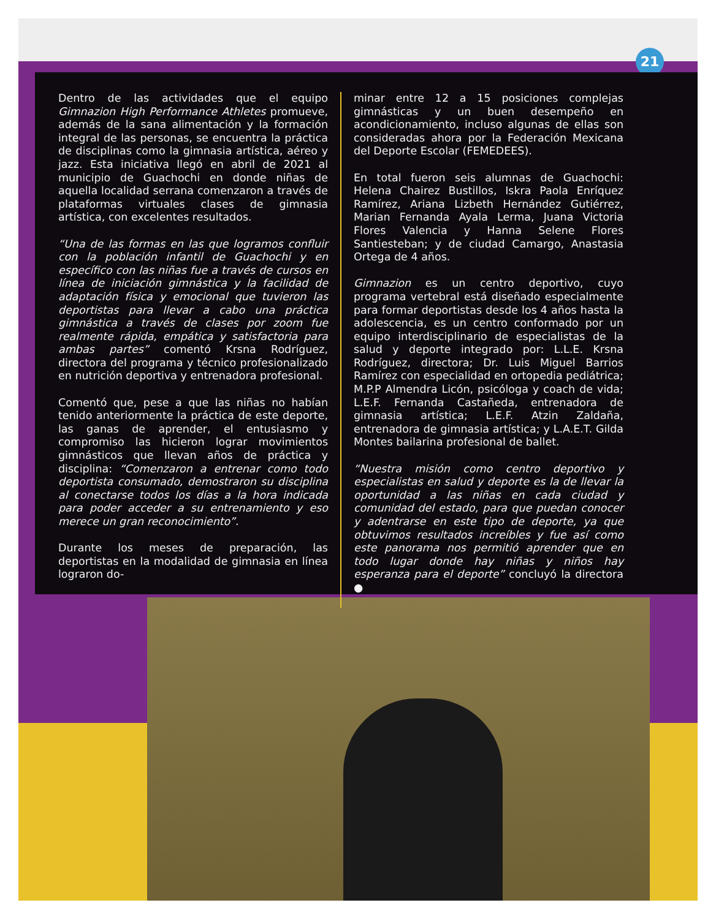21
Dentro de las actividades que el equipo Gimnazion High Performance Athletes promueve, además de la sana alimentación y la formación integral de las personas, se encuentra la práctica de disciplinas como la gimnasia artística, aéreo y jazz. Esta iniciativa llegó en abril de 2021 al municipio de Guachochi en donde niñas de aquella localidad serrana comenzaron a través de plataformas virtuales clases de gimnasia artística, con excelentes resultados.
“Una de las formas en las que logramos confluir con la población infantil de Guachochi y en específico con las niñas fue a través de cursos en línea de iniciación gimnástica y la facilidad de adaptación física y emocional que tuvieron las deportistas para llevar a cabo una práctica gimnástica a través de clases por zoom fue realmente rápida, empática y satisfactoria para ambas partes” comentó Krsna Rodríguez, directora del programa y técnico profesionalizado en nutrición deportiva y entrenadora profesional.
Comentó que, pese a que las niñas no habían tenido anteriormente la práctica de este deporte, las ganas de aprender, el entusiasmo y compromiso las hicieron lograr movimientos gimnásticos que llevan años de práctica y disciplina: “Comenzaron a entrenar como todo deportista consumado, demostraron su disciplina al conectarse todos los días a la hora indicada para poder acceder a su entrenamiento y eso merece un gran reconocimiento”.
Durante los meses de preparación, las deportistas en la modalidad de gimnasia en línea lograron do-
minar entre 12 a 15 posiciones complejas gimnásticas y un buen desempeño en acondicionamiento, incluso algunas de ellas son consideradas ahora por la Federación Mexicana del Deporte Escolar (FEMEDEES).
En total fueron seis alumnas de Guachochi: Helena Chairez Bustillos, Iskra Paola Enríquez Ramírez, Ariana Lizbeth Hernández Gutiérrez, Marian Fernanda Ayala Lerma, Juana Victoria Flores Valencia y Hanna Selene Flores Santiesteban; y de ciudad Camargo, Anastasia Ortega de 4 años.
Gimnazion es un centro deportivo, cuyo programa vertebral está diseñado especialmente para formar deportistas desde los 4 años hasta la adolescencia, es un centro conformado por un equipo interdisciplinario de especialistas de la salud y deporte integrado por: L.L.E. Krsna Rodríguez, directora; Dr. Luis Miguel Barrios Ramírez con especialidad en ortopedia pediátrica; M.P.P Almendra Licón, psicóloga y coach de vida; L.E.F. Fernanda Castañeda, entrenadora de gimnasia artística; L.E.F. Atzin Zaldaña, entrenadora de gimnasia artística; y L.A.E.T. Gilda Montes bailarina profesional de ballet.
“Nuestra misión como centro deportivo y especialistas en salud y deporte es la de llevar la oportunidad a las niñas en cada ciudad y comunidad del estado, para que puedan conocer y adentrarse en este tipo de deporte, ya que obtuvimos resultados increíbles y fue así como este panorama nos permitió aprender que en todo lugar donde hay niñas y niños hay esperanza para el deporte” concluyó la directora ●